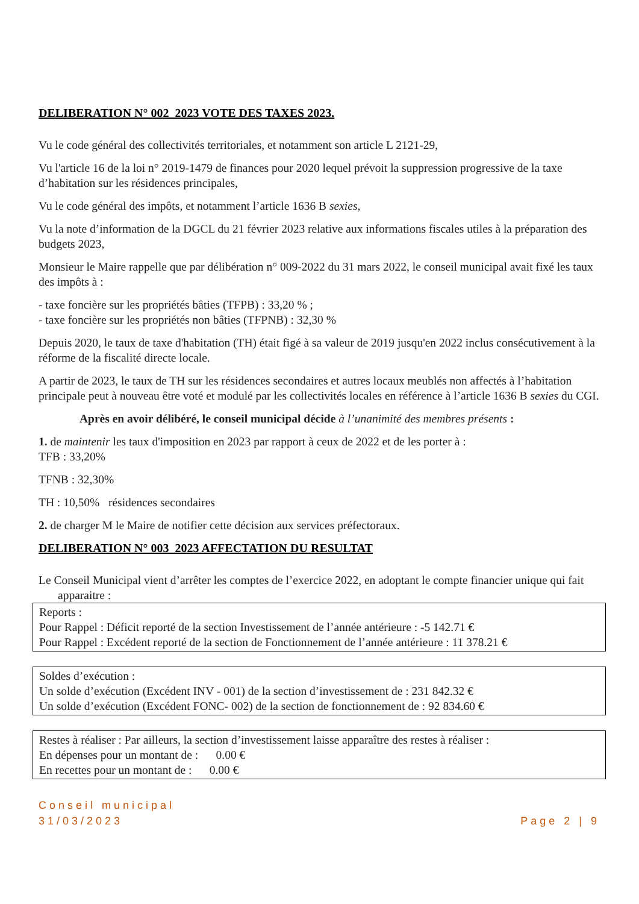DELIBERATION N° 002_2023 VOTE DES TAXES 2023.
Vu le code général des collectivités territoriales, et notamment son article L 2121-29,
Vu l'article 16 de la loi n° 2019-1479 de finances pour 2020 lequel prévoit la suppression progressive de la taxe d’habitation sur les résidences principales,
Vu le code général des impôts, et notamment l’article 1636 B sexies,
Vu la note d’information de la DGCL du 21 février 2023 relative aux informations fiscales utiles à la préparation des budgets 2023,
Monsieur le Maire rappelle que par délibération n° 009-2022 du 31 mars 2022, le conseil municipal avait fixé les taux des impôts à :
- taxe foncière sur les propriétés bâties (TFPB) : 33,20 % ;
- taxe foncière sur les propriétés non bâties (TFPNB) : 32,30 %
Depuis 2020, le taux de taxe d'habitation (TH) était figé à sa valeur de 2019 jusqu'en 2022 inclus consécutivement à la réforme de la fiscalité directe locale.
A partir de 2023, le taux de TH sur les résidences secondaires et autres locaux meublés non affectés à l’habitation principale peut à nouveau être voté et modulé par les collectivités locales en référence à l’article 1636 B sexies du CGI.
Après en avoir délibéré, le conseil municipal décide à l’unanimité des membres présents :
1. de maintenir les taux d'imposition en 2023 par rapport à ceux de 2022 et de les porter à :
TFB : 33,20%
TFNB : 32,30%
TH : 10,50% résidences secondaires
2. de charger M le Maire de notifier cette décision aux services préfectoraux.
DELIBERATION N° 003_2023 AFFECTATION DU RESULTAT
Le Conseil Municipal vient d’arrêter les comptes de l’exercice 2022, en adoptant le compte financier unique qui fait apparaitre :
Reports :
Pour Rappel : Déficit reporté de la section Investissement de l’année antérieure : -5 142.71 €
Pour Rappel : Excédent reporté de la section de Fonctionnement de l’année antérieure : 11 378.21 €
Soldes d’exécution :
Un solde d’exécution (Excédent INV - 001) de la section d’investissement de : 231 842.32 €
Un solde d’exécution (Excédent FONC- 002) de la section de fonctionnement de : 92 834.60 €
Restes à réaliser : Par ailleurs, la section d’investissement laisse apparaître des restes à réaliser :
En dépenses pour un montant de : 0.00 €
En recettes pour un montant de : 0.00 €
Conseil municipal
31/03/2023
Page 2 | 9